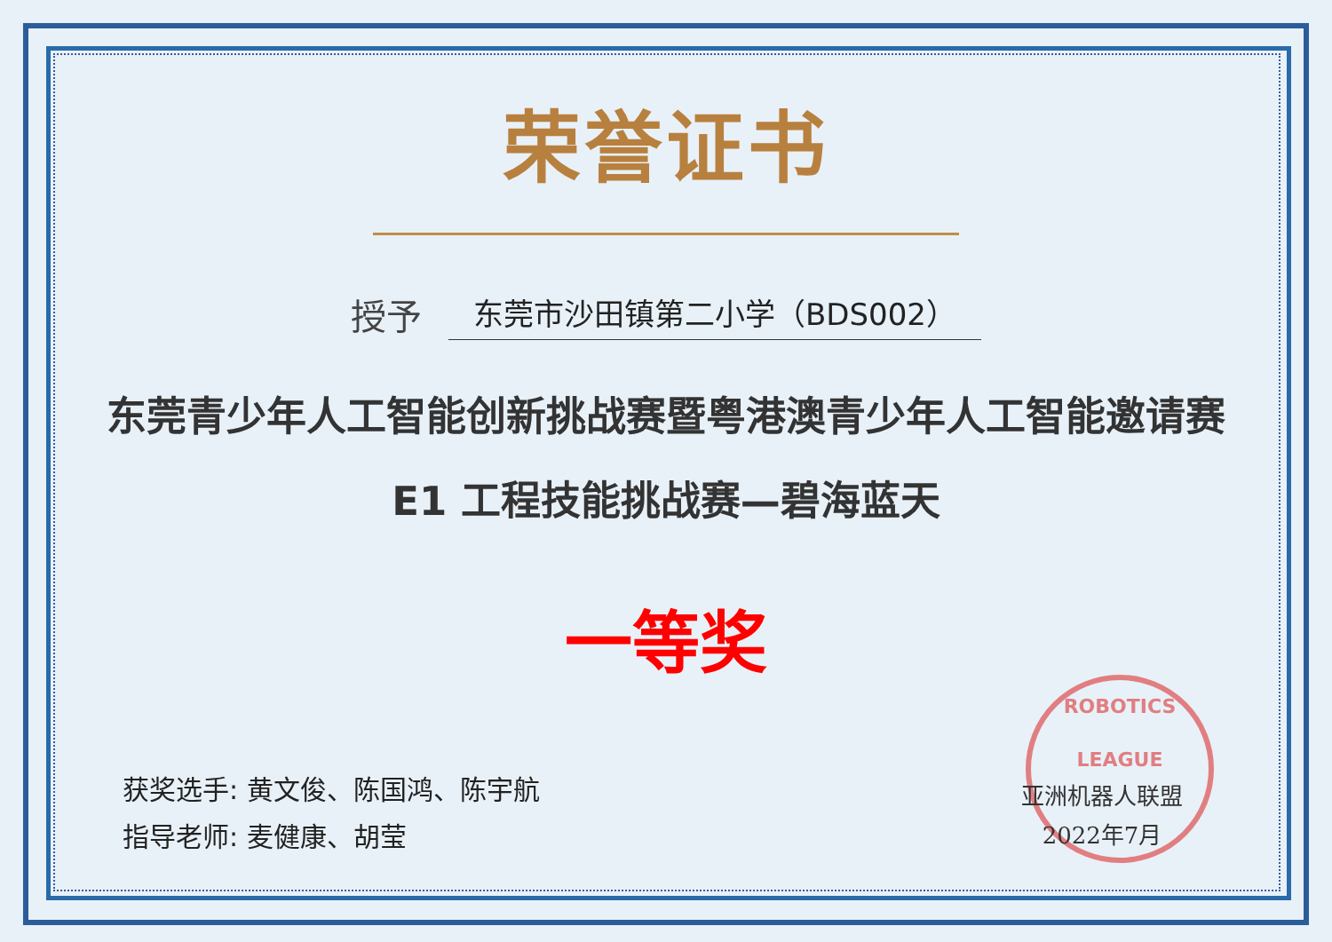ROBOTICS LEAGUE
荣誉证书
授予 东莞市沙田镇第二小学（BDS002）
东莞青少年人工智能创新挑战赛暨粤港澳青少年人工智能邀请赛
E1 工程技能挑战赛—碧海蓝天
一等奖
获奖选手: 黄文俊、陈国鸿、陈宇航
指导老师: 麦健康、胡莹
亚洲机器人联盟
2022年7月